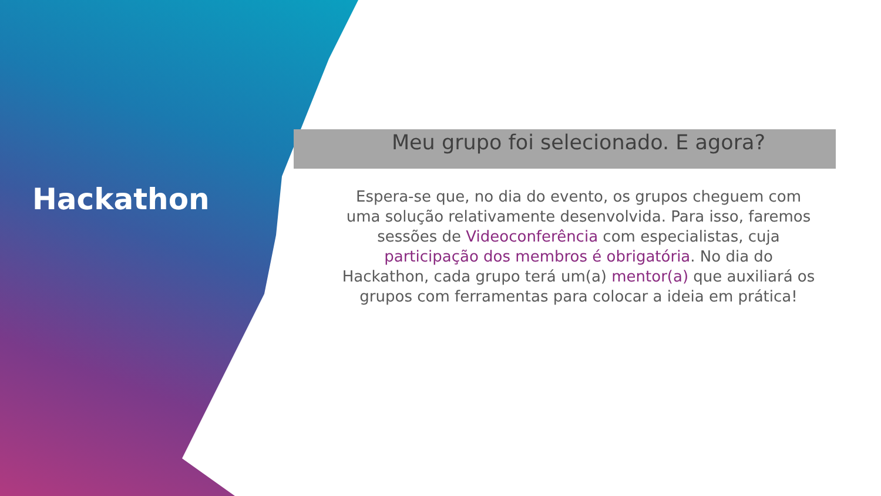Hackathon
Meu grupo foi selecionado. E agora?
Espera-se que, no dia do evento, os grupos cheguem com uma solução relativamente desenvolvida. Para isso, faremos sessões de Videoconferência com especialistas, cuja participação dos membros é obrigatória. No dia do Hackathon, cada grupo terá um(a) mentor(a) que auxiliará os grupos com ferramentas para colocar a ideia em prática!